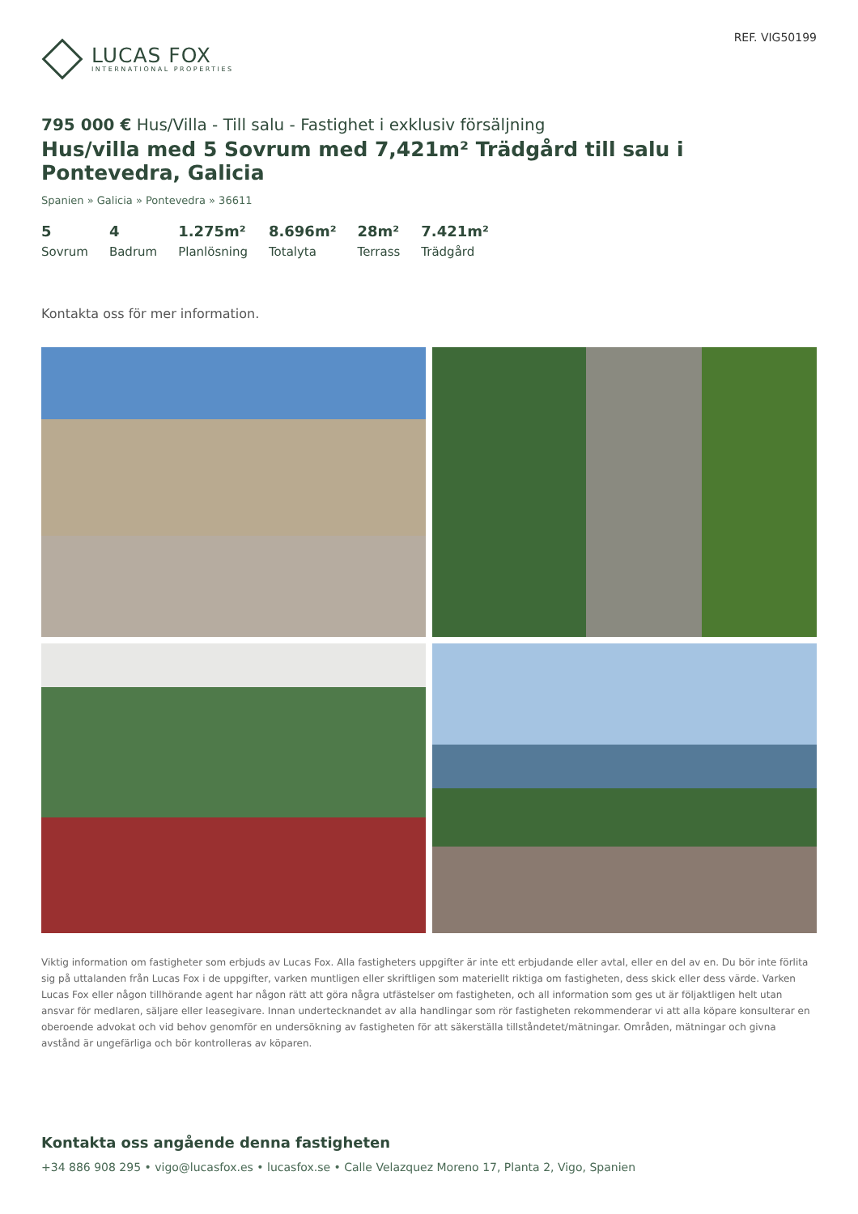LUCAS FOX
INTERNATIONAL PROPERTIES
REF. VIG50199
795 000 € Hus/Villa - Till salu - Fastighet i exklusiv försäljning
Hus/villa med 5 Sovrum med 7,421m² Trädgård till salu i Pontevedra, Galicia
Spanien » Galicia » Pontevedra » 36611
5
Sovrum
4
Badrum
1.275m²
Planlösning
8.696m²
Totalyta
28m²
Terrass
7.421m²
Trädgård
Kontakta oss för mer information.
Viktig information om fastigheter som erbjuds av Lucas Fox. Alla fastigheters uppgifter är inte ett erbjudande eller avtal, eller en del av en. Du bör inte förlita sig på uttalanden från Lucas Fox i de uppgifter, varken muntligen eller skriftligen som materiellt riktiga om fastigheten, dess skick eller dess värde. Varken Lucas Fox eller någon tillhörande agent har någon rätt att göra några utfästelser om fastigheten, och all information som ges ut är följaktligen helt utan ansvar för medlaren, säljare eller leasegivare. Innan undertecknandet av alla handlingar som rör fastigheten rekommenderar vi att alla köpare konsulterar en oberoende advokat och vid behov genomför en undersökning av fastigheten för att säkerställa tillståndetet/mätningar. Områden, mätningar och givna avstånd är ungefärliga och bör kontrolleras av köparen.
Kontakta oss angående denna fastigheten
+34 886 908 295 • vigo@lucasfox.es • lucasfox.se • Calle Velazquez Moreno 17, Planta 2, Vigo, Spanien